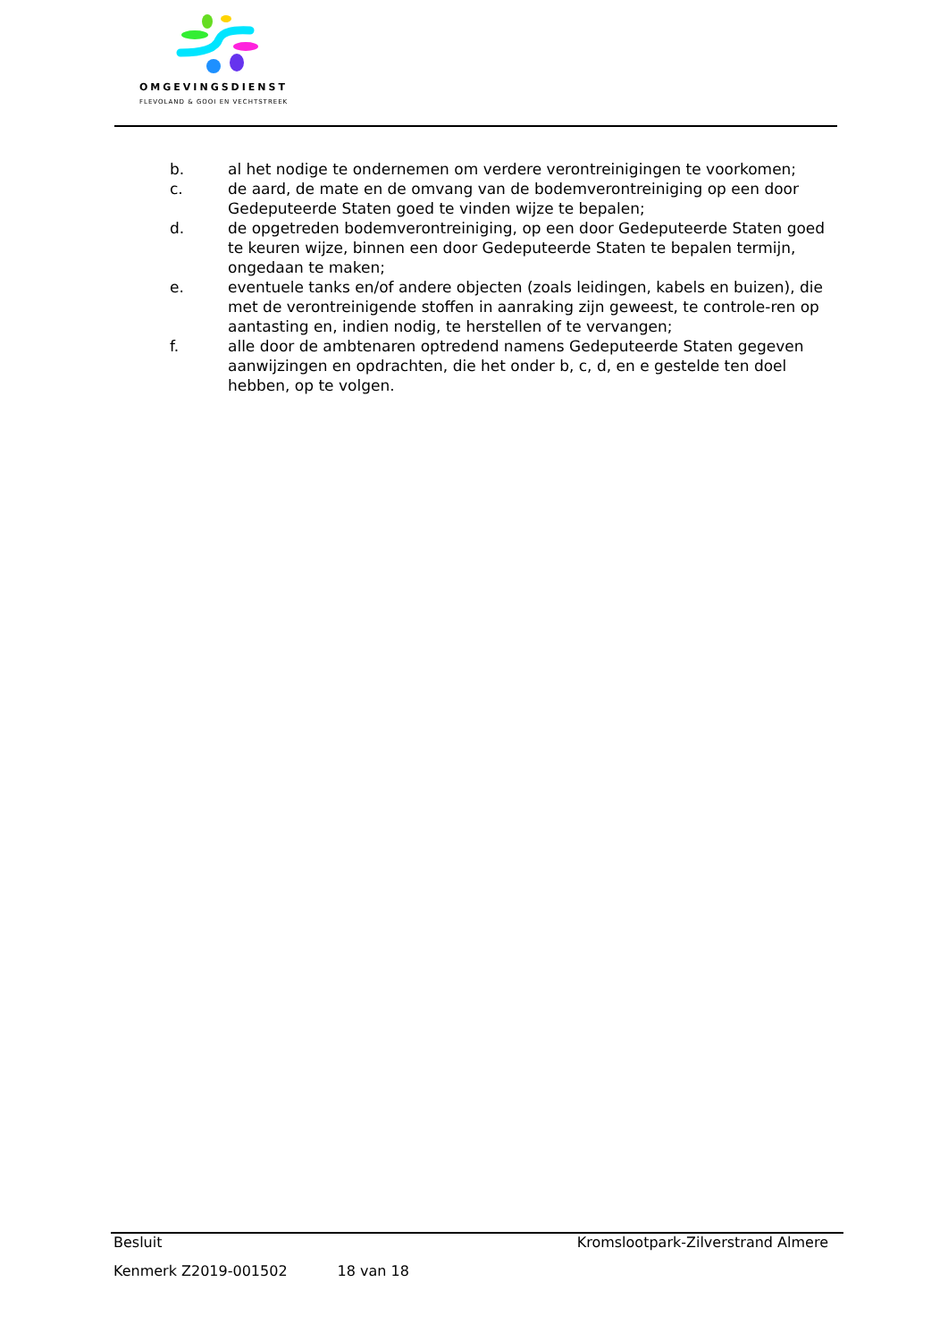OMGEVINGSDIENST
FLEVOLAND & GOOI EN VECHTSTREEK
b. al het nodige te ondernemen om verdere verontreinigingen te voorkomen;
c. de aard, de mate en de omvang van de bodemverontreiniging op een door Gedeputeerde Staten goed te vinden wijze te bepalen;
d. de opgetreden bodemverontreiniging, op een door Gedeputeerde Staten goed te keuren wijze, binnen een door Gedeputeerde Staten te bepalen termijn, ongedaan te maken;
e. eventuele tanks en/of andere objecten (zoals leidingen, kabels en buizen), die met de verontreinigende stoffen in aanraking zijn geweest, te controle-ren op aantasting en, indien nodig, te herstellen of te vervangen;
f. alle door de ambtenaren optredend namens Gedeputeerde Staten gegeven aanwijzingen en opdrachten, die het onder b, c, d, en e gestelde ten doel hebben, op te volgen.
Besluit Kromslootpark-Zilverstrand Almere
Kenmerk Z2019-001502 18 van 18